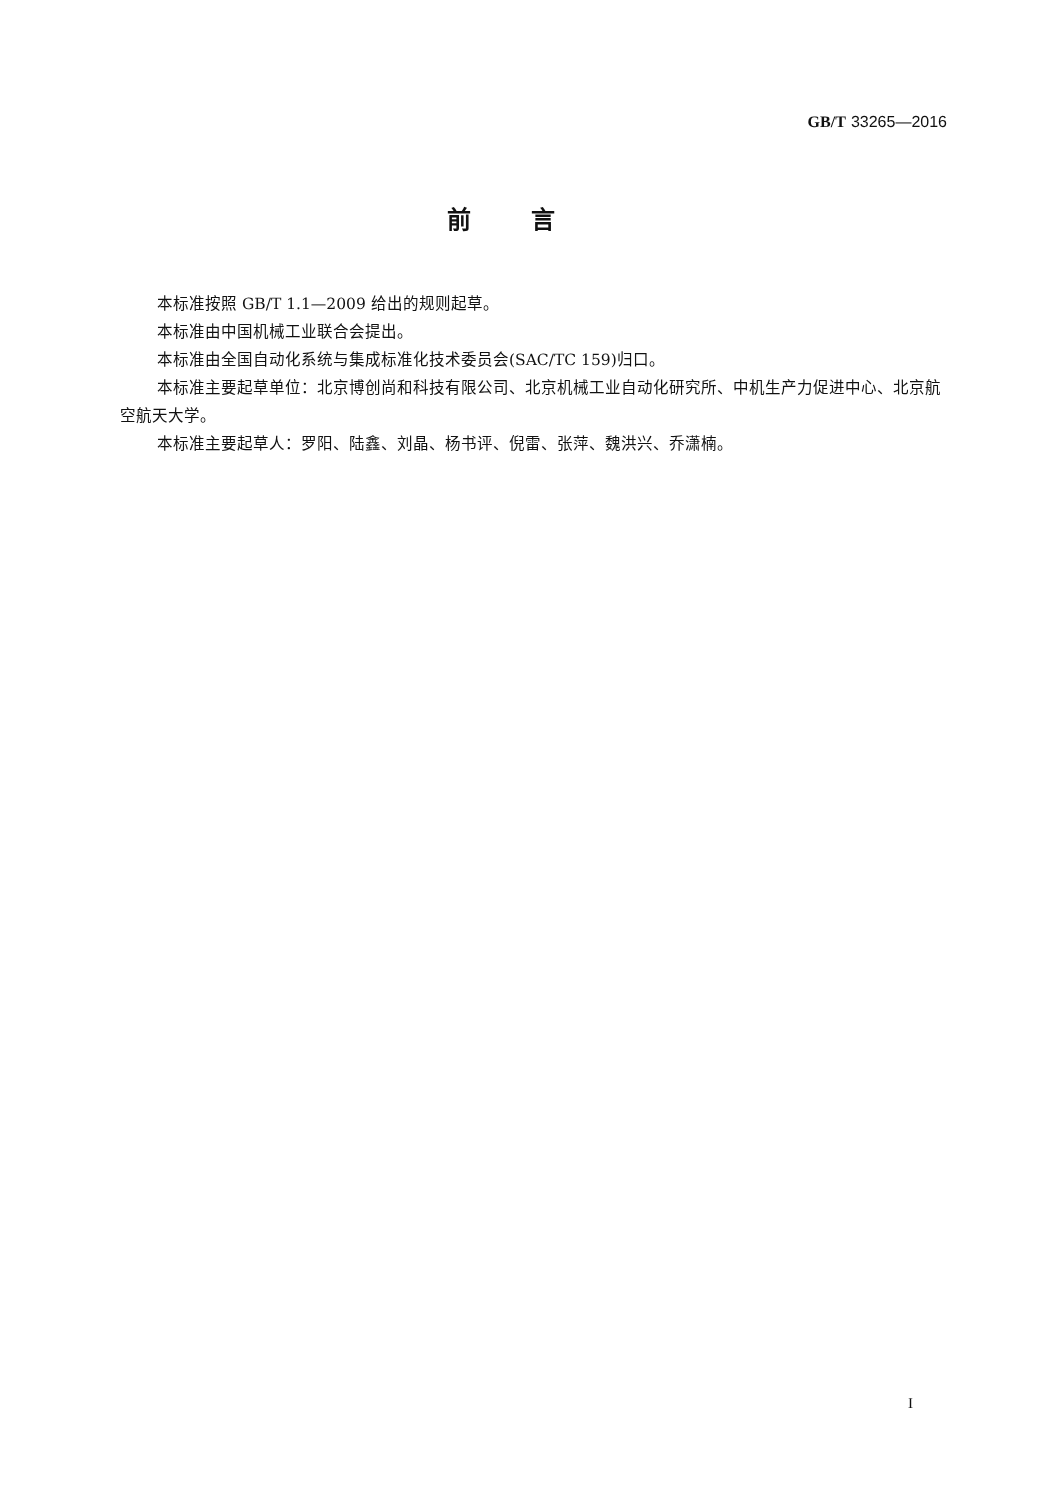GB/T 33265—2016
前言
本标准按照 GB/T 1.1—2009 给出的规则起草。
本标准由中国机械工业联合会提出。
本标准由全国自动化系统与集成标准化技术委员会(SAC/TC 159)归口。
本标准主要起草单位：北京博创尚和科技有限公司、北京机械工业自动化研究所、中机生产力促进中心、北京航空航天大学。
本标准主要起草人：罗阳、陆鑫、刘晶、杨书评、倪雷、张萍、魏洪兴、乔潇楠。
I